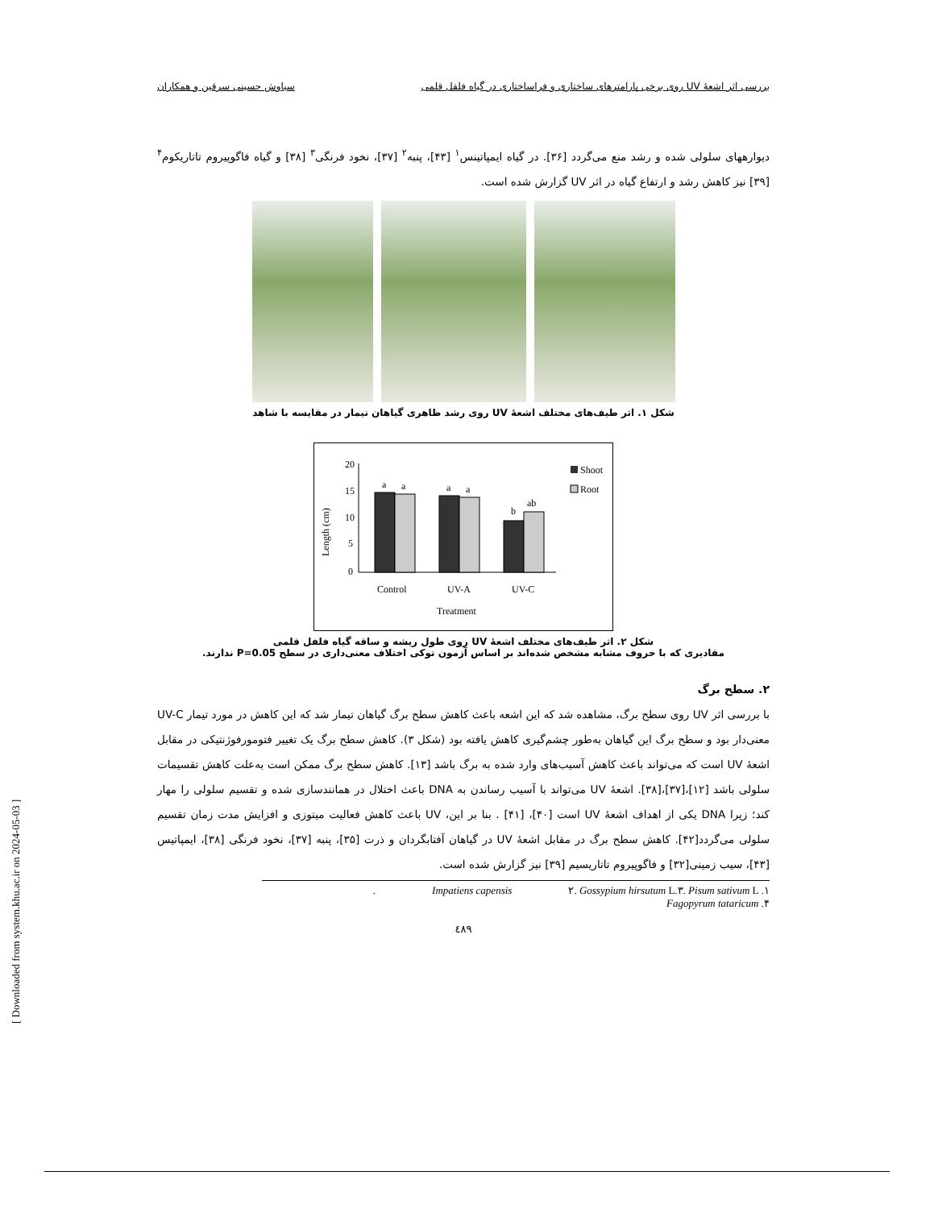بررسی اثر اشعهٔ UV روی برخی پارامترهای ساختاری و فراساختاری در گیاه فلفل قلمی سیاوش حسینی سرقین و همکاران
دیوارههای سلولی شده و رشد منع می‌گردد [۳۶]. در گیاه ایمپاتینس<sup>۱</sup> [۴۳]، پنبه<sup>۲</sup> [۳۷]، نخود فرنگی<sup>۳</sup> [۳۸] و گیاه فاگوپیروم تاتاریکوم<sup>۴</sup> [۳۹] نیز کاهش رشد و ارتفاع گیاه در اثر UV گزارش شده است.
شکل ۱. اثر طیف‌های مختلف اشعهٔ UV روی رشد ظاهری گیاهان تیمار در مقایسه با شاهد
Length (cm)
20
15
10
5
0
a
a
a
a
b
ab
Control
UV-A
UV-C
Treatment
Shoot
Root
شکل ۲. اثر طیف‌های مختلف اشعهٔ UV روی طول ریشه و ساقه گیاه فلفل قلمی
مقادیری که با حروف مشابه مشخص شده‌اند بر اساس آزمون توکی اختلاف معنی‌داری در سطح P=0.05 ندارند.
۲. سطح برگ
با بررسی اثر UV روی سطح برگ، مشاهده شد که این اشعه باعث کاهش سطح برگ گیاهان تیمار شد که این کاهش در مورد تیمار UV-C معنی‌دار بود و سطح برگ این گیاهان به‌طور چشم‌گیری کاهش یافته بود (شکل ۳). کاهش سطح برگ یک تغییر فتومورفوژنتیکی در مقابل اشعهٔ UV است که می‌تواند باعث کاهش آسیب‌های وارد شده به برگ باشد [۱۳]. کاهش سطح برگ ممکن است به‌علت کاهش تقسیمات سلولی باشد [۱۲]،[۳۷]،[۳۸]. اشعهٔ UV می‌تواند با آسیب رساندن به DNA باعث اختلال در همانندسازی شده و تقسیم سلولی را مهار کند؛ زیرا DNA یکی از اهداف اشعهٔ UV است [۴۰]، [۴۱] . بنا بر این، UV باعث کاهش فعالیت میتوزی و افزایش مدت زمان تقسیم سلولی می‌گردد[۴۲]. کاهش سطح برگ در مقابل اشعهٔ UV در گیاهان آفتابگردان و ذرت [۳۵]، پنبه [۳۷]، نخود فرنگی [۳۸]، ایمپاتیس [۴۳]، سیب زمینی[۳۲] و فاگوپیروم تاتاریسیم [۳۹] نیز گزارش شده است.
۱. Impatiens capensis ۲. Gossypium hirsutum L. ۳. Pisum sativum L.
۴. Fagopyrum tataricum
٤٨٩
[ Downloaded from system.khu.ac.ir on 2024-05-03 ]